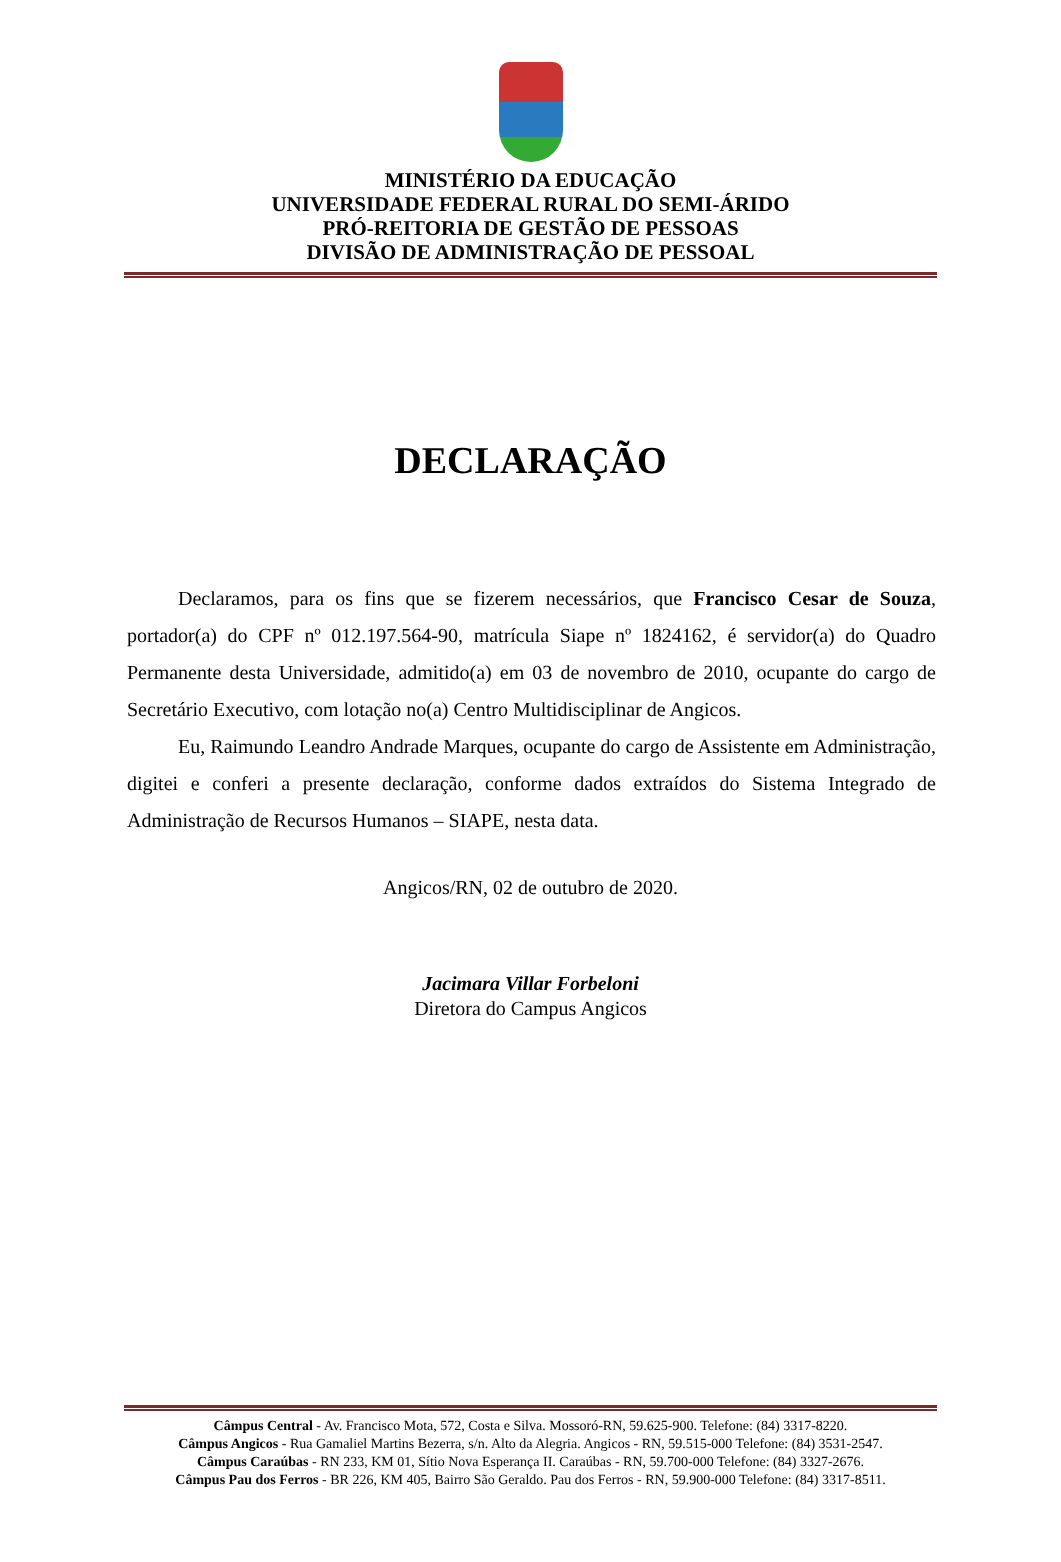MINISTÉRIO DA EDUCAÇÃO
UNIVERSIDADE FEDERAL RURAL DO SEMI-ÁRIDO
PRÓ-REITORIA DE GESTÃO DE PESSOAS
DIVISÃO DE ADMINISTRAÇÃO DE PESSOAL
DECLARAÇÃO
Declaramos, para os fins que se fizerem necessários, que Francisco Cesar de Souza, portador(a) do CPF nº 012.197.564-90, matrícula Siape nº 1824162, é servidor(a) do Quadro Permanente desta Universidade, admitido(a) em 03 de novembro de 2010, ocupante do cargo de Secretário Executivo, com lotação no(a) Centro Multidisciplinar de Angicos.
Eu, Raimundo Leandro Andrade Marques, ocupante do cargo de Assistente em Administração, digitei e conferi a presente declaração, conforme dados extraídos do Sistema Integrado de Administração de Recursos Humanos – SIAPE, nesta data.
Angicos/RN, 02 de outubro de 2020.
Jacimara Villar Forbeloni
Diretora do Campus Angicos
Câmpus Central - Av. Francisco Mota, 572, Costa e Silva. Mossoró-RN, 59.625-900. Telefone: (84) 3317-8220.
Câmpus Angicos - Rua Gamaliel Martins Bezerra, s/n. Alto da Alegria. Angicos - RN, 59.515-000 Telefone: (84) 3531-2547.
Câmpus Caraúbas - RN 233, KM 01, Sítio Nova Esperança II. Caraúbas - RN, 59.700-000 Telefone: (84) 3327-2676.
Câmpus Pau dos Ferros - BR 226, KM 405, Bairro São Geraldo. Pau dos Ferros - RN, 59.900-000 Telefone: (84) 3317-8511.